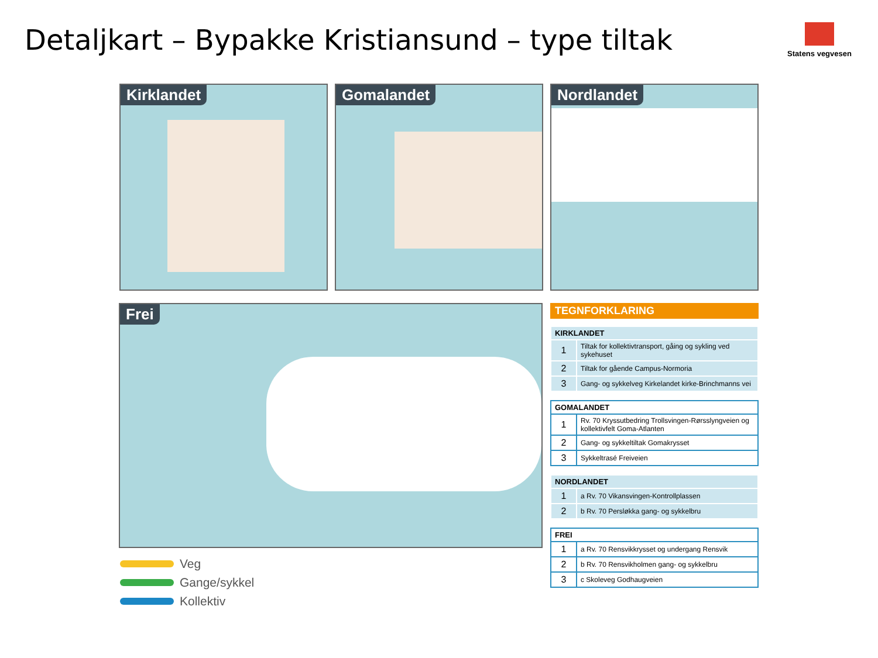Detaljkart – Bypakke Kristiansund – type tiltak
Statens vegvesen
Kirklandet Gomalandet Nordlandet
Frei
Veg
Gange/sykkel
Kollektiv
TEGNFORKLARING
| KIRKLANDET | |
| --- | --- |
| 1 | Tiltak for kollektivtransport, gåing og sykling ved sykehuset |
| 2 | Tiltak for gående Campus-Normoria |
| 3 | Gang- og sykkelveg Kirkelandet kirke-Brinchmanns vei |
| GOMALANDET | |
| --- | --- |
| 1 | Rv. 70 Kryssutbedring Trollsvingen-Rørsslyngveien og kollektivfelt Goma-Atlanten |
| 2 | Gang- og sykkeltiltak Gomakrysset |
| 3 | Sykkeltrasé Freiveien |
| NORDLANDET | |
| --- | --- |
| 1 | a Rv. 70 Vikansvingen-Kontrollplassen |
| 2 | b Rv. 70 Persløkka gang- og sykkelbru |
| FREI | |
| --- | --- |
| 1 | a Rv. 70 Rensvikkrysset og undergang Rensvik |
| 2 | b Rv. 70 Rensvikholmen gang- og sykkelbru |
| 3 | c Skoleveg Godhaugveien |